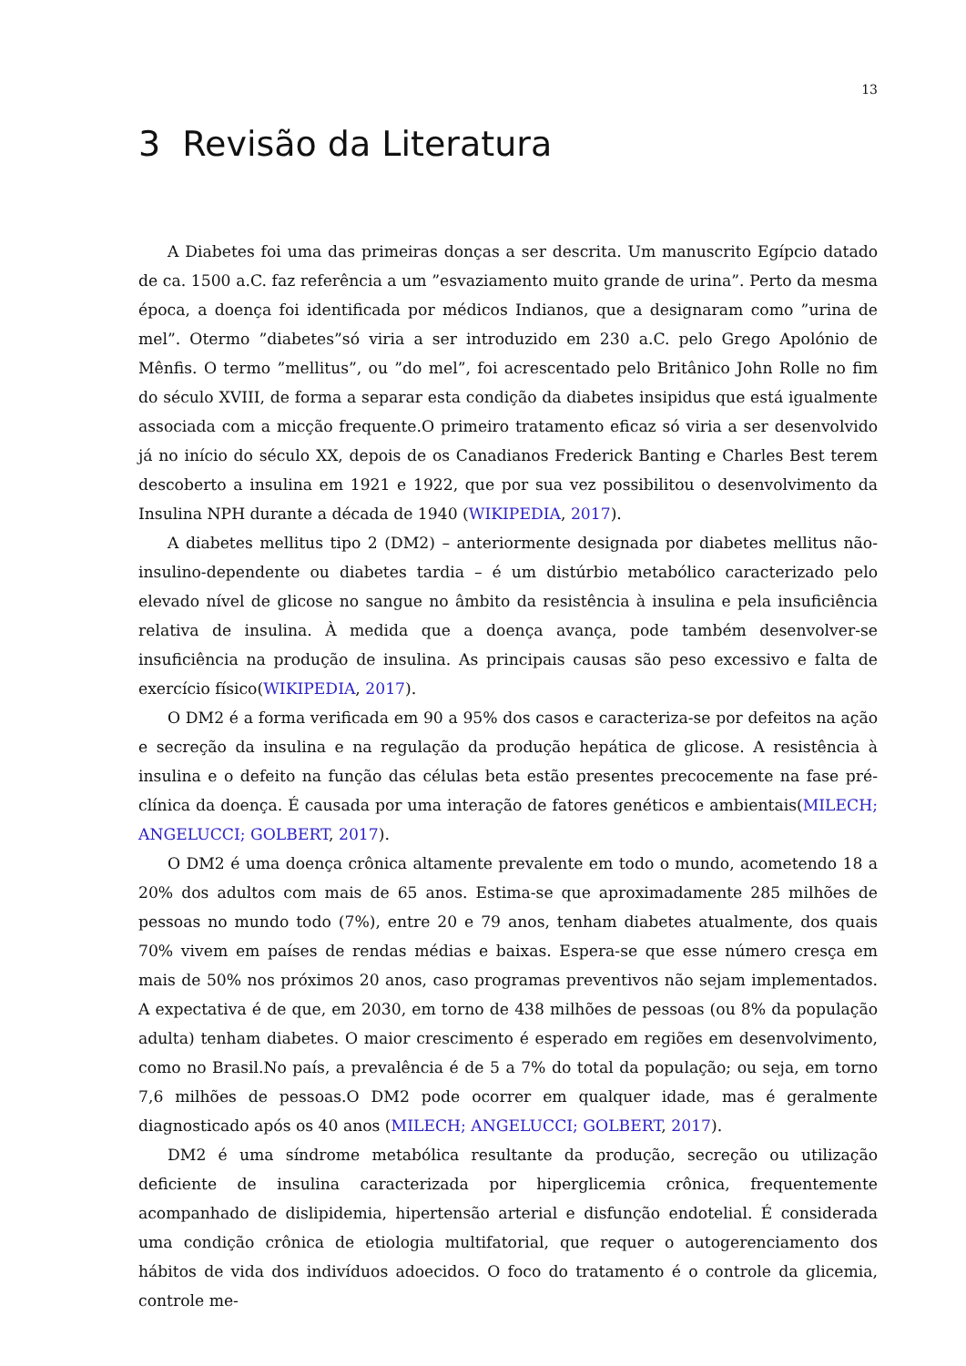13
3 Revisão da Literatura
A Diabetes foi uma das primeiras donças a ser descrita. Um manuscrito Egípcio datado de ca. 1500 a.C. faz referência a um ”esvaziamento muito grande de urina”. Perto da mesma época, a doença foi identificada por médicos Indianos, que a designaram como ”urina de mel”. Otermo ”diabetes”só viria a ser introduzido em 230 a.C. pelo Grego Apolónio de Mênfis. O termo ”mellitus”, ou ”do mel”, foi acrescentado pelo Britânico John Rolle no fim do século XVIII, de forma a separar esta condição da diabetes insipidus que está igualmente associada com a micção frequente.O primeiro tratamento eficaz só viria a ser desenvolvido já no início do século XX, depois de os Canadianos Frederick Banting e Charles Best terem descoberto a insulina em 1921 e 1922, que por sua vez possibilitou o desenvolvimento da Insulina NPH durante a década de 1940 (WIKIPEDIA, 2017).
A diabetes mellitus tipo 2 (DM2) – anteriormente designada por diabetes mellitus não-insulino-dependente ou diabetes tardia – é um distúrbio metabólico caracterizado pelo elevado nível de glicose no sangue no âmbito da resistência à insulina e pela insuficiência relativa de insulina. À medida que a doença avança, pode também desenvolver-se insuficiência na produção de insulina. As principais causas são peso excessivo e falta de exercício físico(WIKIPEDIA, 2017).
O DM2 é a forma verificada em 90 a 95% dos casos e caracteriza-se por defeitos na ação e secreção da insulina e na regulação da produção hepática de glicose. A resistência à insulina e o defeito na função das células beta estão presentes precocemente na fase pré-clínica da doença. É causada por uma interação de fatores genéticos e ambientais(MILECH; ANGELUCCI; GOLBERT, 2017).
O DM2 é uma doença crônica altamente prevalente em todo o mundo, acometendo 18 a 20% dos adultos com mais de 65 anos. Estima-se que aproximadamente 285 milhões de pessoas no mundo todo (7%), entre 20 e 79 anos, tenham diabetes atualmente, dos quais 70% vivem em países de rendas médias e baixas. Espera-se que esse número cresça em mais de 50% nos próximos 20 anos, caso programas preventivos não sejam implementados. A expectativa é de que, em 2030, em torno de 438 milhões de pessoas (ou 8% da população adulta) tenham diabetes. O maior crescimento é esperado em regiões em desenvolvimento, como no Brasil.No país, a prevalência é de 5 a 7% do total da população; ou seja, em torno 7,6 milhões de pessoas.O DM2 pode ocorrer em qualquer idade, mas é geralmente diagnosticado após os 40 anos (MILECH; ANGELUCCI; GOLBERT, 2017).
DM2 é uma síndrome metabólica resultante da produção, secreção ou utilização deficiente de insulina caracterizada por hiperglicemia crônica, frequentemente acompanhado de dislipidemia, hipertensão arterial e disfunção endotelial. É considerada uma condição crônica de etiologia multifatorial, que requer o autogerenciamento dos hábitos de vida dos indivíduos adoecidos. O foco do tratamento é o controle da glicemia, controle me-